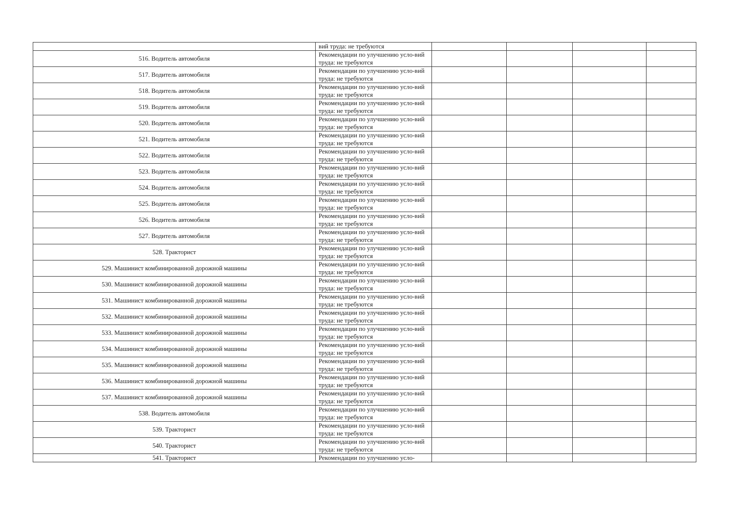| | вий труда: не требуются | | | | |
| 516. Водитель автомобиля | Рекомендации по улучшению усло-вий труда: не требуются | | | | |
| 517. Водитель автомобиля | Рекомендации по улучшению усло-вий труда: не требуются | | | | |
| 518. Водитель автомобиля | Рекомендации по улучшению усло-вий труда: не требуются | | | | |
| 519. Водитель автомобиля | Рекомендации по улучшению усло-вий труда: не требуются | | | | |
| 520. Водитель автомобиля | Рекомендации по улучшению усло-вий труда: не требуются | | | | |
| 521. Водитель автомобиля | Рекомендации по улучшению усло-вий труда: не требуются | | | | |
| 522. Водитель автомобиля | Рекомендации по улучшению усло-вий труда: не требуются | | | | |
| 523. Водитель автомобиля | Рекомендации по улучшению усло-вий труда: не требуются | | | | |
| 524. Водитель автомобиля | Рекомендации по улучшению усло-вий труда: не требуются | | | | |
| 525. Водитель автомобиля | Рекомендации по улучшению усло-вий труда: не требуются | | | | |
| 526. Водитель автомобиля | Рекомендации по улучшению усло-вий труда: не требуются | | | | |
| 527. Водитель автомобиля | Рекомендации по улучшению усло-вий труда: не требуются | | | | |
| 528. Тракторист | Рекомендации по улучшению усло-вий труда: не требуются | | | | |
| 529. Машинист комбинированной дорожной машины | Рекомендации по улучшению усло-вий труда: не требуются | | | | |
| 530. Машинист комбинированной дорожной машины | Рекомендации по улучшению усло-вий труда: не требуются | | | | |
| 531. Машинист комбинированной дорожной машины | Рекомендации по улучшению усло-вий труда: не требуются | | | | |
| 532. Машинист комбинированной дорожной машины | Рекомендации по улучшению усло-вий труда: не требуются | | | | |
| 533. Машинист комбинированной дорожной машины | Рекомендации по улучшению усло-вий труда: не требуются | | | | |
| 534. Машинист комбинированной дорожной машины | Рекомендации по улучшению усло-вий труда: не требуются | | | | |
| 535. Машинист комбинированной дорожной машины | Рекомендации по улучшению усло-вий труда: не требуются | | | | |
| 536. Машинист комбинированной дорожной машины | Рекомендации по улучшению усло-вий труда: не требуются | | | | |
| 537. Машинист комбинированной дорожной машины | Рекомендации по улучшению усло-вий труда: не требуются | | | | |
| 538. Водитель автомобиля | Рекомендации по улучшению усло-вий труда: не требуются | | | | |
| 539. Тракторист | Рекомендации по улучшению усло-вий труда: не требуются | | | | |
| 540. Тракторист | Рекомендации по улучшению усло-вий труда: не требуются | | | | |
| 541. Тракторист | Рекомендации по улучшению усло- | | | | |